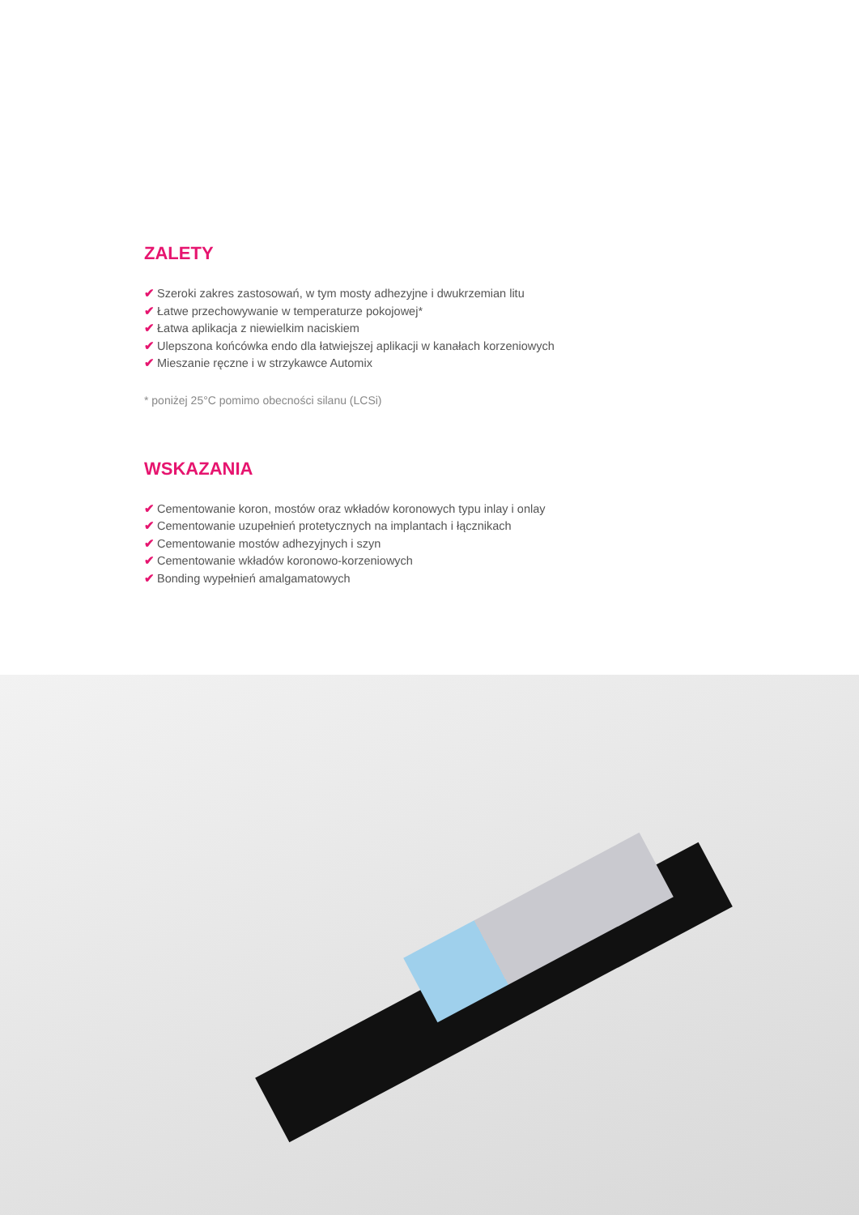ZALETY
✔ Szeroki zakres zastosowań, w tym mosty adhezyjne i dwukrzemian litu
✔ Łatwe przechowywanie w temperaturze pokojowej*
✔ Łatwa aplikacja z niewielkim naciskiem
✔ Ulepszona końcówka endo dla łatwiejszej aplikacji w kanałach korzeniowych
✔ Mieszanie ręczne i w strzykawce Automix
* poniżej 25°C pomimo obecności silanu (LCSi)
WSKAZANIA
✔ Cementowanie koron, mostów oraz wkładów koronowych typu inlay i onlay
✔ Cementowanie uzupełnień protetycznych na implantach i łącznikach
✔ Cementowanie mostów adhezyjnych i szyn
✔ Cementowanie wkładów koronowo-korzeniowych
✔ Bonding wypełnień amalgamatowych